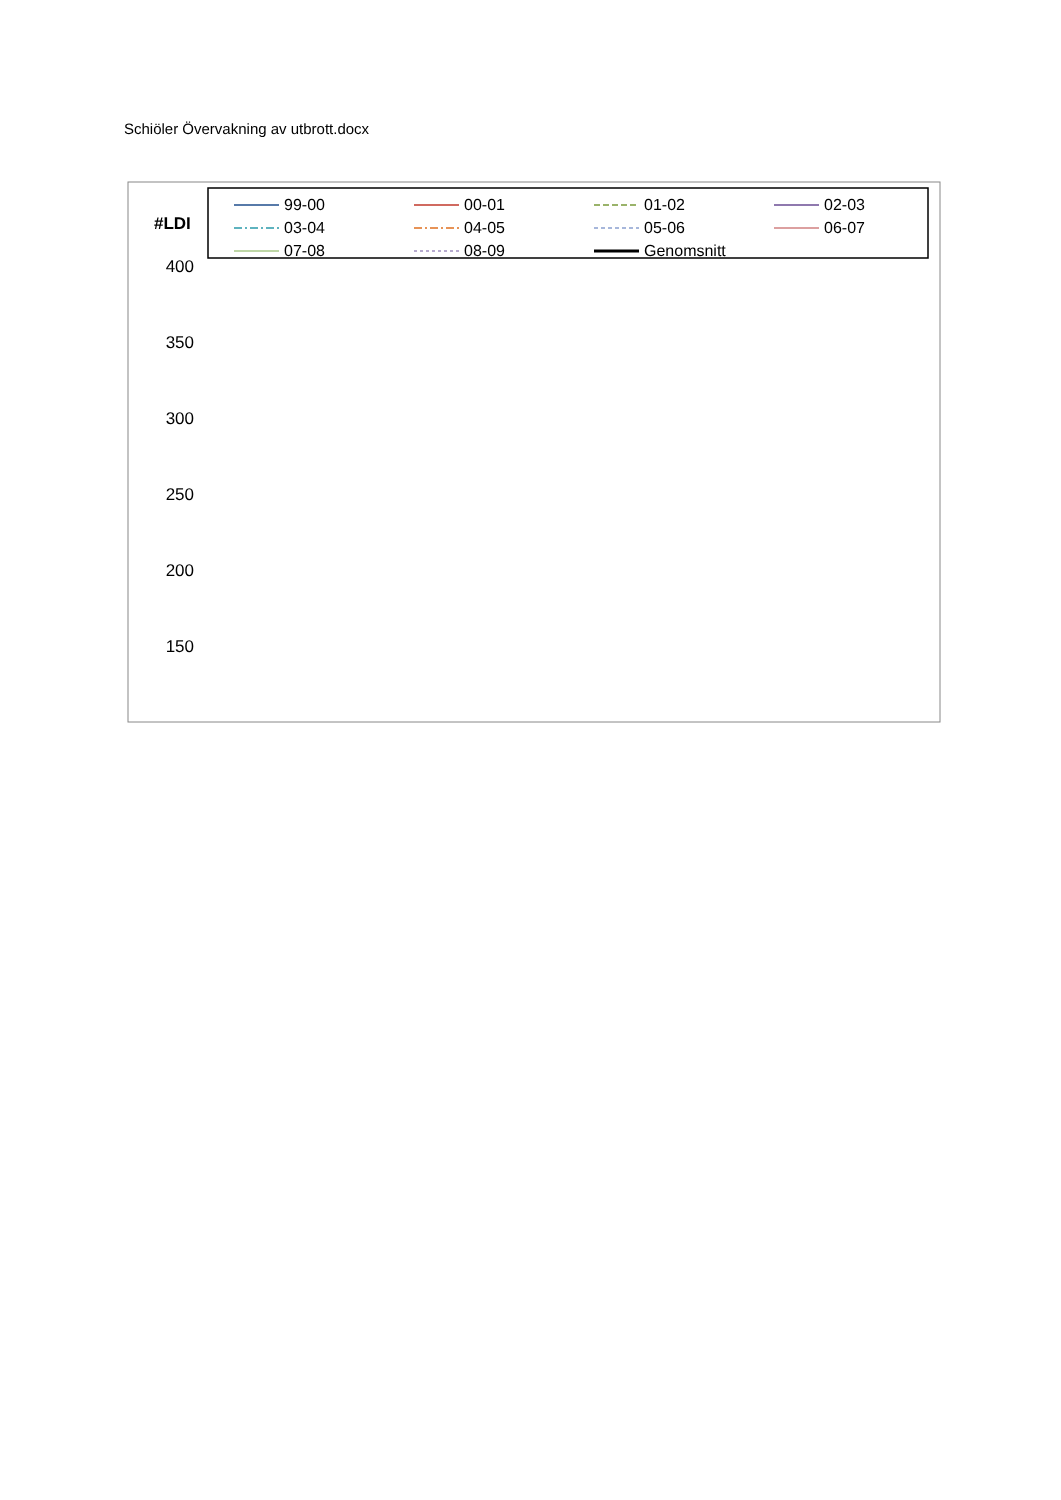Schiöler Övervakning av utbrott.docx
99-00
00-01
01-02
02-03
03-04
04-05
05-06
06-07
07-08
08-09
Genomsnitt
#LDI
400
350
300
250
200
150